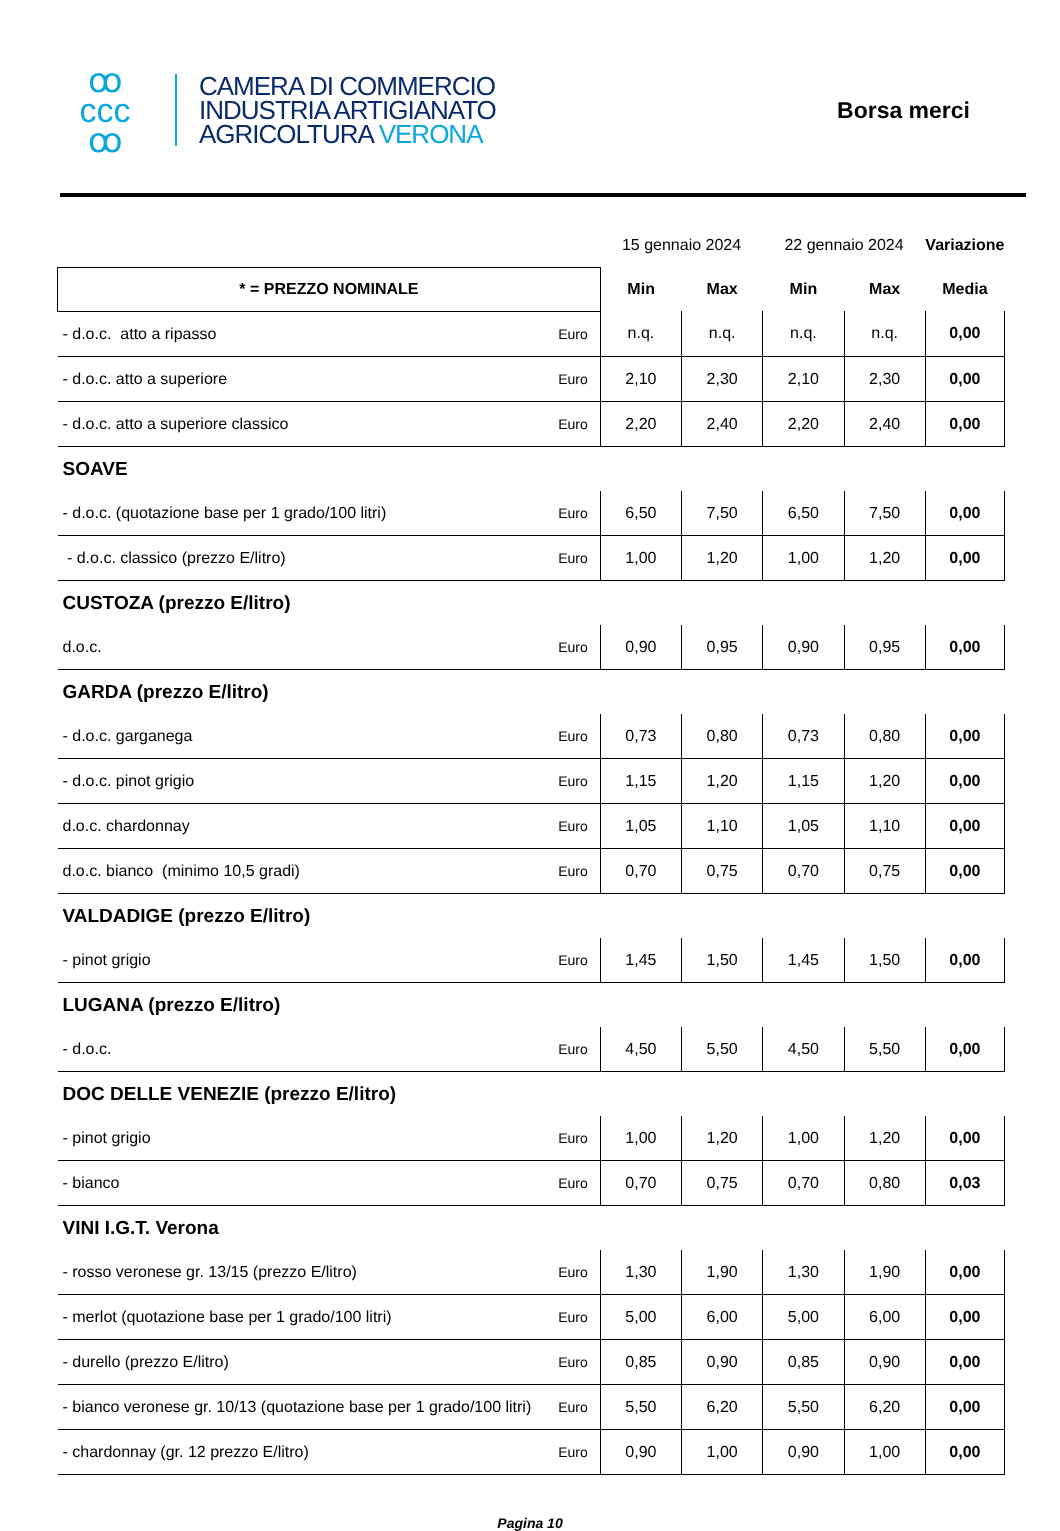ꝏ
ccc
ꝏ
CAMERA DI COMMERCIO
INDUSTRIA ARTIGIANATO
AGRICOLTURA VERONA
Borsa merci
| | | 15 gennaio 2024 | | 22 gennaio 2024 | | Variazione |
| --- | --- | --- | --- | --- | --- | --- |
| * = PREZZO NOMINALE | | Min | Max | Min | Max | Media |
| - d.o.c. atto a ripasso | Euro | n.q. | n.q. | n.q. | n.q. | 0,00 |
| - d.o.c. atto a superiore | Euro | 2,10 | 2,30 | 2,10 | 2,30 | 0,00 |
| - d.o.c. atto a superiore classico | Euro | 2,20 | 2,40 | 2,20 | 2,40 | 0,00 |
| SOAVE | | | | | | |
| - d.o.c. (quotazione base per 1 grado/100 litri) | Euro | 6,50 | 7,50 | 6,50 | 7,50 | 0,00 |
| - d.o.c. classico (prezzo E/litro) | Euro | 1,00 | 1,20 | 1,00 | 1,20 | 0,00 |
| CUSTOZA (prezzo E/litro) | | | | | | |
| d.o.c. | Euro | 0,90 | 0,95 | 0,90 | 0,95 | 0,00 |
| GARDA (prezzo E/litro) | | | | | | |
| - d.o.c. garganega | Euro | 0,73 | 0,80 | 0,73 | 0,80 | 0,00 |
| - d.o.c. pinot grigio | Euro | 1,15 | 1,20 | 1,15 | 1,20 | 0,00 |
| d.o.c. chardonnay | Euro | 1,05 | 1,10 | 1,05 | 1,10 | 0,00 |
| d.o.c. bianco (minimo 10,5 gradi) | Euro | 0,70 | 0,75 | 0,70 | 0,75 | 0,00 |
| VALDADIGE (prezzo E/litro) | | | | | | |
| - pinot grigio | Euro | 1,45 | 1,50 | 1,45 | 1,50 | 0,00 |
| LUGANA (prezzo E/litro) | | | | | | |
| - d.o.c. | Euro | 4,50 | 5,50 | 4,50 | 5,50 | 0,00 |
| DOC DELLE VENEZIE (prezzo E/litro) | | | | | | |
| - pinot grigio | Euro | 1,00 | 1,20 | 1,00 | 1,20 | 0,00 |
| - bianco | Euro | 0,70 | 0,75 | 0,70 | 0,80 | 0,03 |
| VINI I.G.T. Verona | | | | | | |
| - rosso veronese gr. 13/15 (prezzo E/litro) | Euro | 1,30 | 1,90 | 1,30 | 1,90 | 0,00 |
| - merlot (quotazione base per 1 grado/100 litri) | Euro | 5,00 | 6,00 | 5,00 | 6,00 | 0,00 |
| - durello (prezzo E/litro) | Euro | 0,85 | 0,90 | 0,85 | 0,90 | 0,00 |
| - bianco veronese gr. 10/13 (quotazione base per 1 grado/100 litri) | Euro | 5,50 | 6,20 | 5,50 | 6,20 | 0,00 |
| - chardonnay (gr. 12 prezzo E/litro) | Euro | 0,90 | 1,00 | 0,90 | 1,00 | 0,00 |
Pagina 10